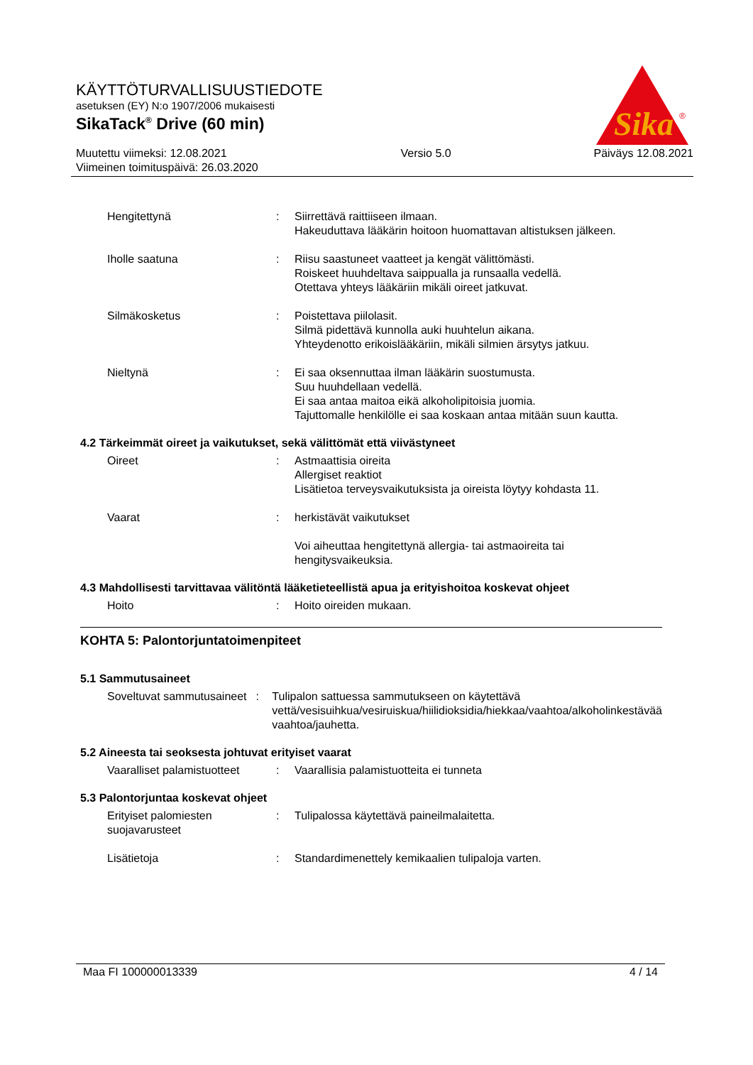KÄYTTÖTURVALLISUUSTIEDOTE
asetuksen (EY) N:o 1907/2006 mukaisesti
SikaTack<sup>®</sup> Drive (60 min)
Muutettu viimeksi: 12.08.2021
Viimeinen toimituspäivä: 26.03.2020
Versio 5.0 Päiväys 12.08.2021
Sika
®
Hengitettynä : Siirrettävä raittiiseen ilmaan.
Hakeuduttava lääkärin hoitoon huomattavan altistuksen jälkeen.
Iholle saatuna : Riisu saastuneet vaatteet ja kengät välittömästi.
Roiskeet huuhdeltava saippualla ja runsaalla vedellä.
Otettava yhteys lääkäriin mikäli oireet jatkuvat.
Silmäkosketus : Poistettava piilolasit.
Silmä pidettävä kunnolla auki huuhtelun aikana.
Yhteydenotto erikoislääkäriin, mikäli silmien ärsytys jatkuu.
Nieltynä : Ei saa oksennuttaa ilman lääkärin suostumusta.
Suu huuhdellaan vedellä.
Ei saa antaa maitoa eikä alkoholipitoisia juomia.
Tajuttomalle henkilölle ei saa koskaan antaa mitään suun kautta.
4.2 Tärkeimmät oireet ja vaikutukset, sekä välittömät että viivästyneet
Oireet : Astmaattisia oireita
Allergiset reaktiot
Lisätietoa terveysvaikutuksista ja oireista löytyy kohdasta 11.
Vaarat : herkistävät vaikutukset
Voi aiheuttaa hengitettynä allergia- tai astmaoireita tai hengitysvaikeuksia.
4.3 Mahdollisesti tarvittavaa välitöntä lääketieteellistä apua ja erityishoitoa koskevat ohjeet
Hoito : Hoito oireiden mukaan.
KOHTA 5: Palontorjuntatoimenpiteet
5.1 Sammutusaineet
Soveltuvat sammutusaineet
: Tulipalon sattuessa sammutukseen on käytettävä vettä/vesisuihkua/vesiruiskua/hiilidioksidia/hiekkaa/vaahtoa/alkoholinkestävää vaahtoa/jauhetta.
5.2 Aineesta tai seoksesta johtuvat erityiset vaarat
Vaaralliset palamistuotteet
: Vaarallisia palamistuotteita ei tunneta
5.3 Palontorjuntaa koskevat ohjeet
Erityiset palomiesten suojavarusteet
: Tulipalossa käytettävä paineilmalaitetta.
Lisätietoja : Standardimenettely kemikaalien tulipaloja varten.
Maa FI 100000013339 4 / 14